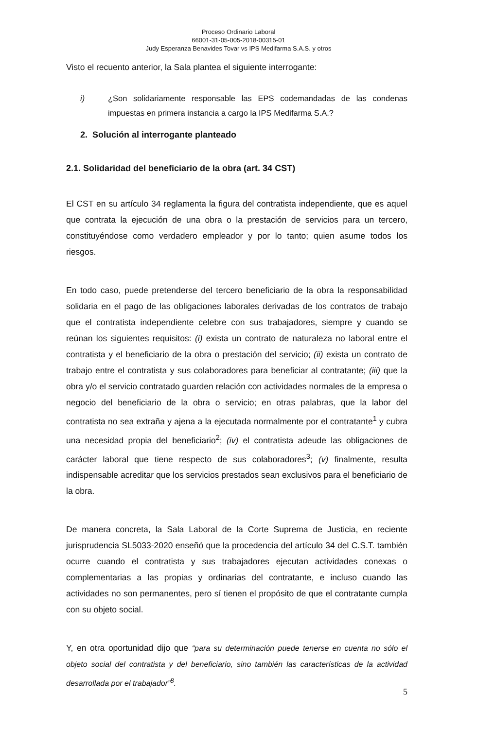Proceso Ordinario Laboral
66001-31-05-005-2018-00315-01
Judy Esperanza Benavides Tovar vs IPS Medifarma S.A.S. y otros
Visto el recuento anterior, la Sala plantea el siguiente interrogante:
i) ¿Son solidariamente responsable las EPS codemandadas de las condenas impuestas en primera instancia a cargo la IPS Medifarma S.A.?
2. Solución al interrogante planteado
2.1. Solidaridad del beneficiario de la obra (art. 34 CST)
El CST en su artículo 34 reglamenta la figura del contratista independiente, que es aquel que contrata la ejecución de una obra o la prestación de servicios para un tercero, constituyéndose como verdadero empleador y por lo tanto; quien asume todos los riesgos.
En todo caso, puede pretenderse del tercero beneficiario de la obra la responsabilidad solidaria en el pago de las obligaciones laborales derivadas de los contratos de trabajo que el contratista independiente celebre con sus trabajadores, siempre y cuando se reúnan los siguientes requisitos: (i) exista un contrato de naturaleza no laboral entre el contratista y el beneficiario de la obra o prestación del servicio; (ii) exista un contrato de trabajo entre el contratista y sus colaboradores para beneficiar al contratante; (iii) que la obra y/o el servicio contratado guarden relación con actividades normales de la empresa o negocio del beneficiario de la obra o servicio; en otras palabras, que la labor del contratista no sea extraña y ajena a la ejecutada normalmente por el contratante<sup>1</sup> y cubra una necesidad propia del beneficiario<sup>2</sup>; (iv) el contratista adeude las obligaciones de carácter laboral que tiene respecto de sus colaboradores<sup>3</sup>; (v) finalmente, resulta indispensable acreditar que los servicios prestados sean exclusivos para el beneficiario de la obra.
De manera concreta, la Sala Laboral de la Corte Suprema de Justicia, en reciente jurisprudencia SL5033-2020 enseñó que la procedencia del artículo 34 del C.S.T. también ocurre cuando el contratista y sus trabajadores ejecutan actividades conexas o complementarias a las propias y ordinarias del contratante, e incluso cuando las actividades no son permanentes, pero sí tienen el propósito de que el contratante cumpla con su objeto social.
Y, en otra oportunidad dijo que “para su determinación puede tenerse en cuenta no sólo el objeto social del contratista y del beneficiario, sino también las características de la actividad desarrollada por el trabajador”<sup>8</sup>.
5